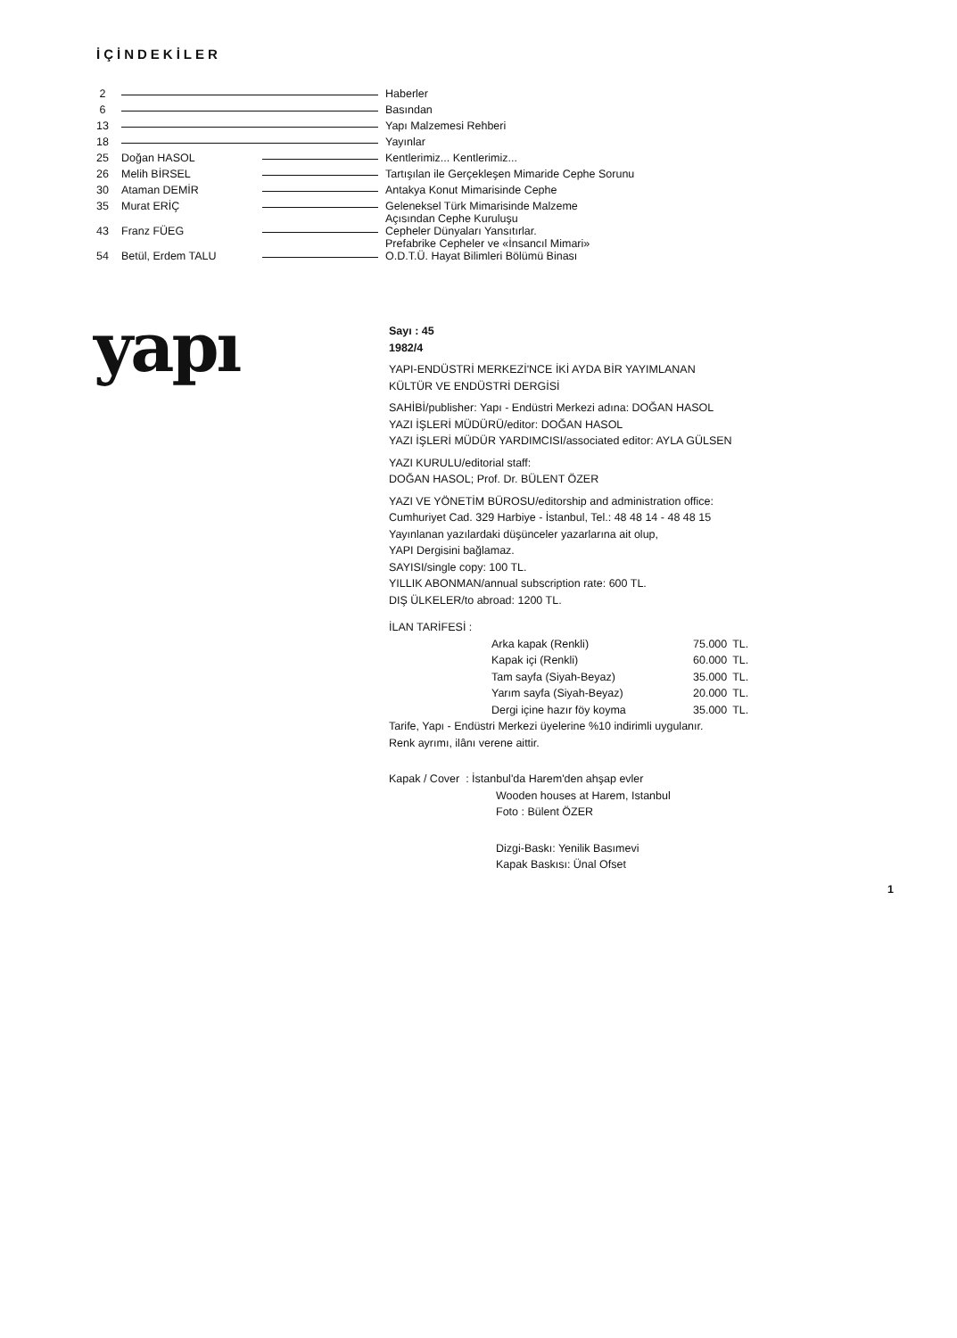İÇİNDEKİLER
| 2 | | | Haberler |
| 6 | | | Basından |
| 13 | | | Yapı Malzemesi Rehberi |
| 18 | | | Yayınlar |
| 25 | Doğan HASOL | | Kentlerimiz... Kentlerimiz... |
| 26 | Melih BİRSEL | | Tartışılan ile Gerçekleşen Mimaride Cephe Sorunu |
| 30 | Ataman DEMİR | | Antakya Konut Mimarisinde Cephe |
| 35 | Murat ERİÇ | | Geleneksel Türk Mimarisinde Malzeme Açısından Cephe Kuruluşu |
| 43 | Franz FÜEG | | Cepheler Dünyaları Yansıtırlar. Prefabrike Cepheler ve «İnsancıl Mimari» |
| 54 | Betül, Erdem TALU | | O.D.T.Ü. Hayat Bilimleri Bölümü Binası |
yapı
Sayı : 45
1982/4
YAPI-ENDÜSTRİ MERKEZİ'NCE İKİ AYDA BİR YAYIMLANAN
KÜLTÜR VE ENDÜSTRİ DERGİSİ
SAHİBİ/publisher: Yapı - Endüstri Merkezi adına: DOĞAN HASOL
YAZI İŞLERİ MÜDÜRÜ/editor: DOĞAN HASOL
YAZI İŞLERİ MÜDÜR YARDIMCISI/associated editor: AYLA GÜLSEN
YAZI KURULU/editorial staff:
DOĞAN HASOL; Prof. Dr. BÜLENT ÖZER
YAZI VE YÖNETİM BÜROSU/editorship and administration office:
Cumhuriyet Cad. 329 Harbiye - İstanbul, Tel.: 48 48 14 - 48 48 15
Yayınlanan yazılardaki düşünceler yazarlarına ait olup,
YAPI Dergisini bağlamaz.
SAYISI/single copy: 100 TL.
YILLIK ABONMAN/annual subscription rate: 600 TL.
DIŞ ÜLKELER/to abroad: 1200 TL.
İLAN TARİFESİ :
| Arka kapak (Renkli) | 75.000 | TL. |
| Kapak içi (Renkli) | 60.000 | TL. |
| Tam sayfa (Siyah-Beyaz) | 35.000 | TL. |
| Yarım sayfa (Siyah-Beyaz) | 20.000 | TL. |
| Dergi içine hazır föy koyma | 35.000 | TL. |
Tarife, Yapı - Endüstri Merkezi üyelerine %10 indirimli uygulanır.
Renk ayrımı, ilânı verene aittir.
Kapak / Cover : İstanbul'da Harem'den ahşap evler
Wooden houses at Harem, Istanbul
Foto : Bülent ÖZER
Dizgi-Baskı: Yenilik Basımevi
Kapak Baskısı: Ünal Ofset
1